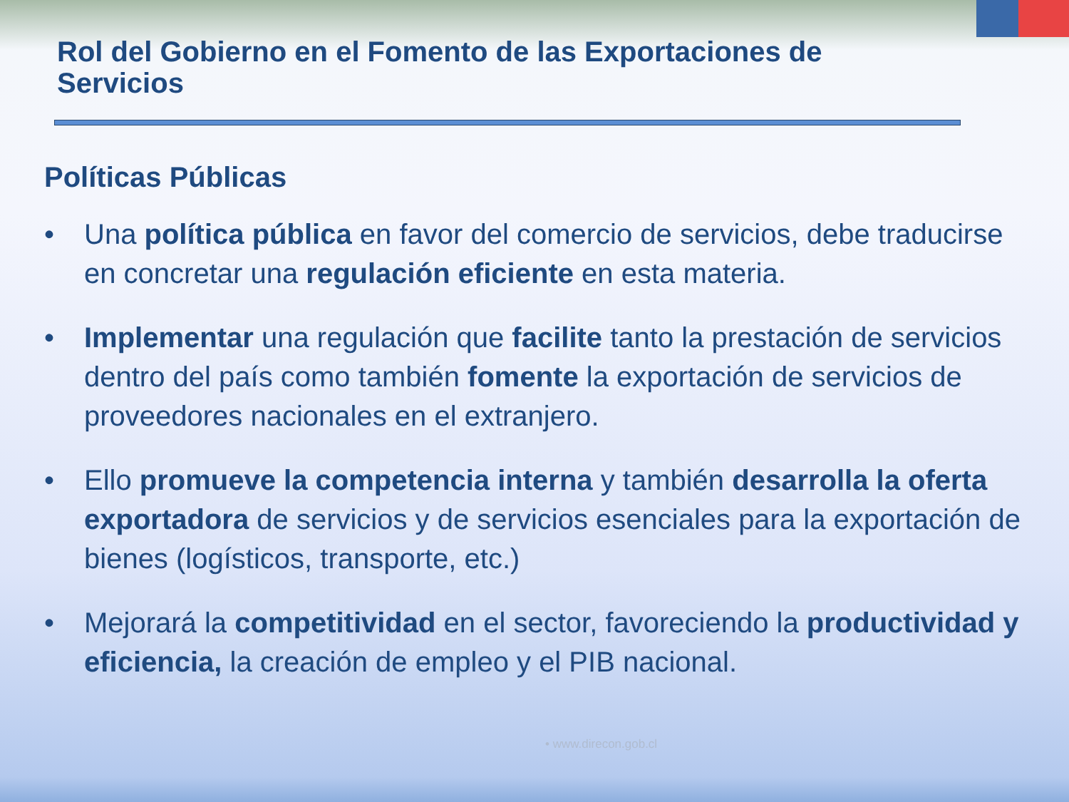Rol del Gobierno en el Fomento de las Exportaciones de Servicios
Políticas Públicas
• Una política pública en favor del comercio de servicios, debe traducirse en concretar una regulación eficiente en esta materia.
• Implementar una regulación que facilite tanto la prestación de servicios dentro del país como también fomente la exportación de servicios de proveedores nacionales en el extranjero.
• Ello promueve la competencia interna y también desarrolla la oferta exportadora de servicios y de servicios esenciales para la exportación de bienes (logísticos, transporte, etc.)
• Mejorará la competitividad en el sector, favoreciendo la productividad y eficiencia, la creación de empleo y el PIB nacional.
• www.direcon.gob.cl